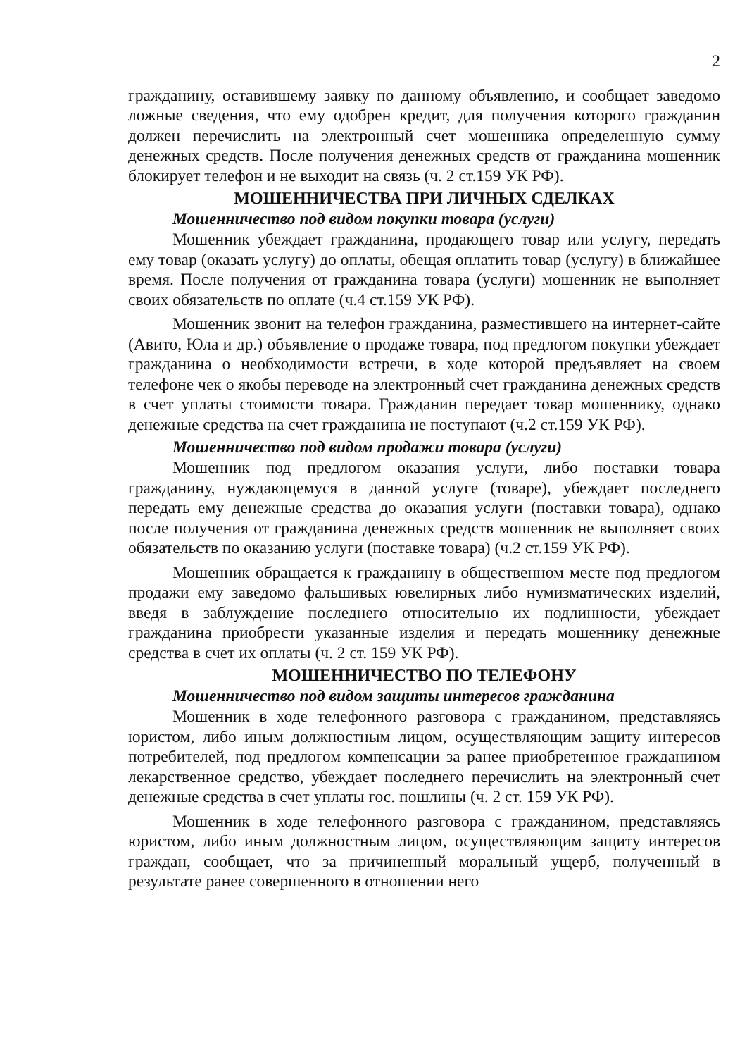2
гражданину, оставившему заявку по данному объявлению, и сообщает заведомо ложные сведения, что ему одобрен кредит, для получения которого гражданин должен перечислить на электронный счет мошенника определенную сумму денежных средств. После получения денежных средств от гражданина мошенник блокирует телефон и не выходит на связь (ч. 2 ст.159 УК РФ).
МОШЕННИЧЕСТВА ПРИ ЛИЧНЫХ СДЕЛКАХ
Мошенничество под видом покупки товара (услуги)
Мошенник убеждает гражданина, продающего товар или услугу, передать ему товар (оказать услугу) до оплаты, обещая оплатить товар (услугу) в ближайшее время. После получения от гражданина товара (услуги) мошенник не выполняет своих обязательств по оплате (ч.4 ст.159 УК РФ).
Мошенник звонит на телефон гражданина, разместившего на интернет-сайте (Авито, Юла и др.) объявление о продаже товара, под предлогом покупки убеждает гражданина о необходимости встречи, в ходе которой предъявляет на своем телефоне чек о якобы переводе на электронный счет гражданина денежных средств в счет уплаты стоимости товара. Гражданин передает товар мошеннику, однако денежные средства на счет гражданина не поступают (ч.2 ст.159 УК РФ).
Мошенничество под видом продажи товара (услуги)
Мошенник под предлогом оказания услуги, либо поставки товара гражданину, нуждающемуся в данной услуге (товаре), убеждает последнего передать ему денежные средства до оказания услуги (поставки товара), однако после получения от гражданина денежных средств мошенник не выполняет своих обязательств по оказанию услуги (поставке товара) (ч.2 ст.159 УК РФ).
Мошенник обращается к гражданину в общественном месте под предлогом продажи ему заведомо фальшивых ювелирных либо нумизматических изделий, введя в заблуждение последнего относительно их подлинности, убеждает гражданина приобрести указанные изделия и передать мошеннику денежные средства в счет их оплаты (ч. 2 ст. 159 УК РФ).
МОШЕННИЧЕСТВО ПО ТЕЛЕФОНУ
Мошенничество под видом защиты интересов гражданина
Мошенник в ходе телефонного разговора с гражданином, представляясь юристом, либо иным должностным лицом, осуществляющим защиту интересов потребителей, под предлогом компенсации за ранее приобретенное гражданином лекарственное средство, убеждает последнего перечислить на электронный счет денежные средства в счет уплаты гос. пошлины (ч. 2 ст. 159 УК РФ).
Мошенник в ходе телефонного разговора с гражданином, представляясь юристом, либо иным должностным лицом, осуществляющим защиту интересов граждан, сообщает, что за причиненный моральный ущерб, полученный в результате ранее совершенного в отношении него